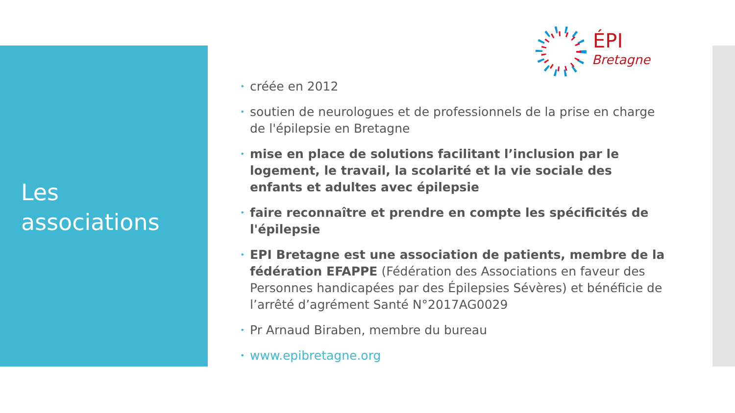Les
associations
ÉPI
Bretagne
• créée en 2012
• soutien de neurologues et de professionnels de la prise en charge de l'épilepsie en Bretagne
• mise en place de solutions facilitant l’inclusion par le logement, le travail, la scolarité et la vie sociale des enfants et adultes avec épilepsie
• faire reconnaître et prendre en compte les spécificités de l'épilepsie
• EPI Bretagne est une association de patients, membre de la fédération EFAPPE (Fédération des Associations en faveur des Personnes handicapées par des Épilepsies Sévères) et bénéficie de l’arrêté d’agrément Santé N°2017AG0029
• Pr Arnaud Biraben, membre du bureau
• www.epibretagne.org